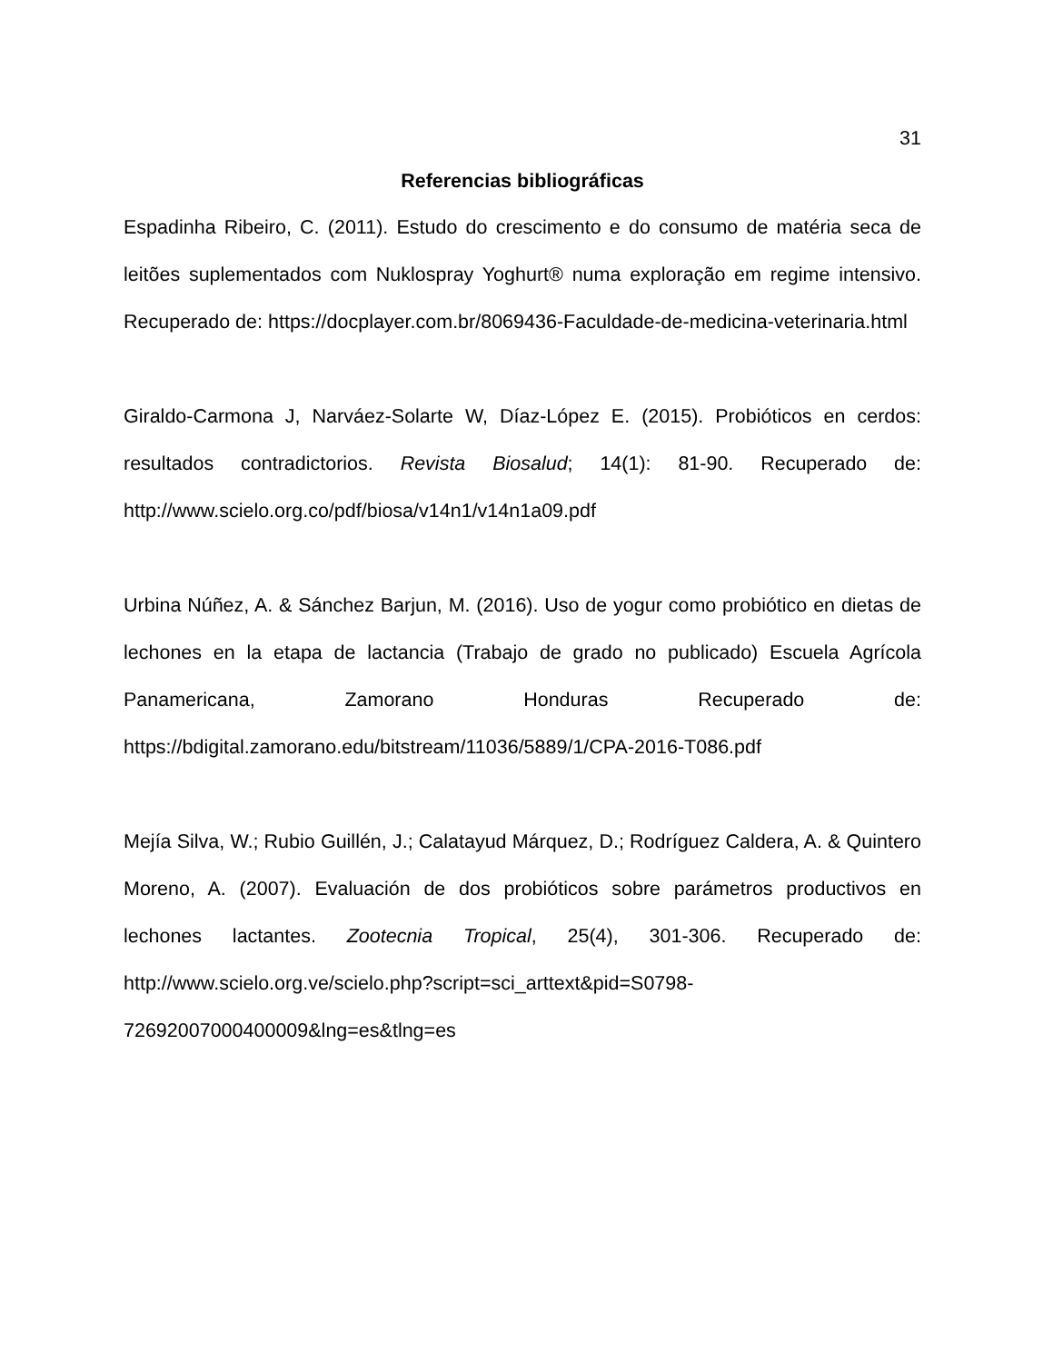31
Referencias bibliográficas
Espadinha Ribeiro, C. (2011). Estudo do crescimento e do consumo de matéria seca de leitões suplementados com Nuklospray Yoghurt® numa exploração em regime intensivo. Recuperado de: https://docplayer.com.br/8069436-Faculdade-de-medicina-veterinaria.html
Giraldo-Carmona J, Narváez-Solarte W, Díaz-López E. (2015). Probióticos en cerdos: resultados contradictorios. Revista Biosalud; 14(1): 81-90. Recuperado de: http://www.scielo.org.co/pdf/biosa/v14n1/v14n1a09.pdf
Urbina Núñez, A. & Sánchez Barjun, M. (2016). Uso de yogur como probiótico en dietas de lechones en la etapa de lactancia (Trabajo de grado no publicado) Escuela Agrícola Panamericana, Zamorano Honduras Recuperado de: https://bdigital.zamorano.edu/bitstream/11036/5889/1/CPA-2016-T086.pdf
Mejía Silva, W.; Rubio Guillén, J.; Calatayud Márquez, D.; Rodríguez Caldera, A. & Quintero Moreno, A. (2007). Evaluación de dos probióticos sobre parámetros productivos en lechones lactantes. Zootecnia Tropical, 25(4), 301-306. Recuperado de: http://www.scielo.org.ve/scielo.php?script=sci_arttext&pid=S0798-72692007000400009&lng=es&tlng=es